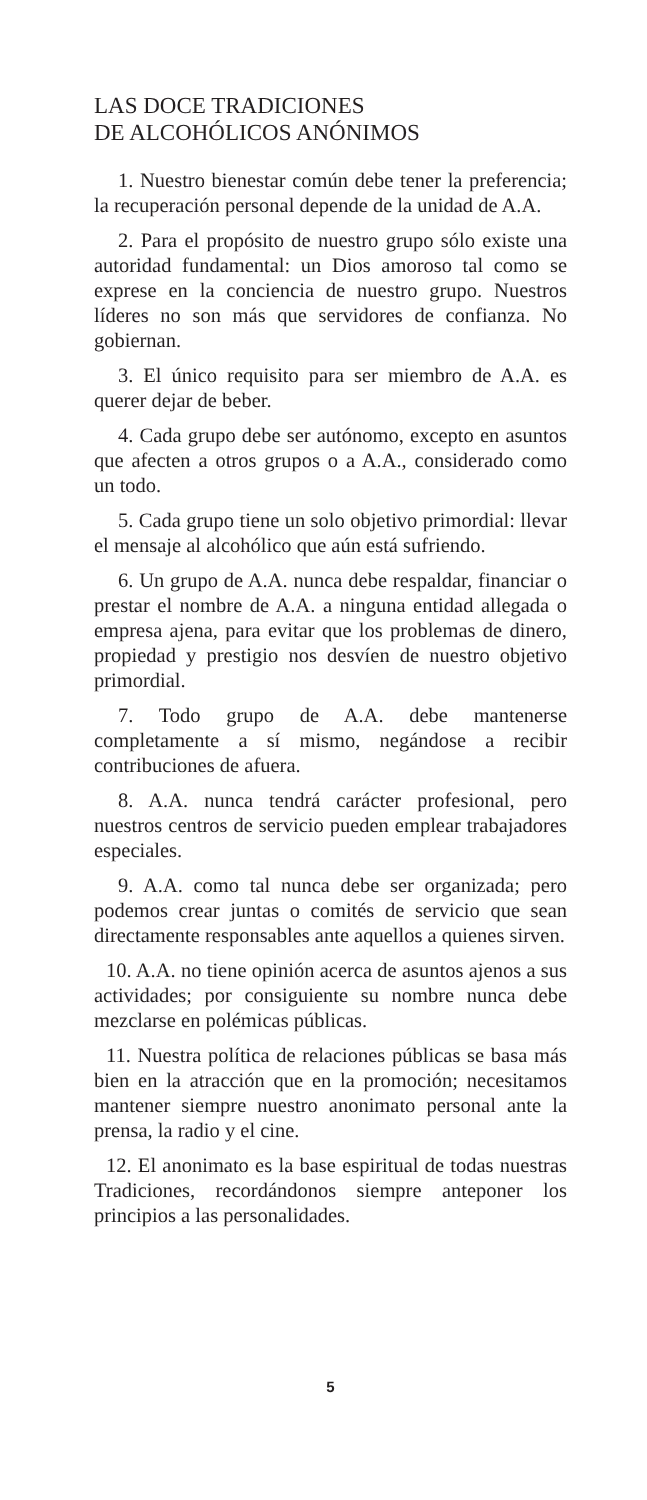LAS DOCE TRADICIONES
DE ALCOHÓLICOS ANÓNIMOS
1. Nuestro bienestar común debe tener la preferencia; la recuperación personal depende de la unidad de A.A.
2. Para el propósito de nuestro grupo sólo existe una autoridad fundamental: un Dios amoroso tal como se exprese en la conciencia de nuestro grupo. Nuestros líderes no son más que servidores de confianza. No gobiernan.
3. El único requisito para ser miembro de A.A. es querer dejar de beber.
4. Cada grupo debe ser autónomo, excepto en asuntos que afecten a otros grupos o a A.A., considerado como un todo.
5. Cada grupo tiene un solo objetivo primordial: llevar el mensaje al alcohólico que aún está sufriendo.
6. Un grupo de A.A. nunca debe respaldar, financiar o prestar el nombre de A.A. a ninguna entidad allegada o empresa ajena, para evitar que los problemas de dinero, propiedad y prestigio nos desvíen de nuestro objetivo primordial.
7. Todo grupo de A.A. debe mantenerse completamente a sí mismo, negándose a recibir contribuciones de afuera.
8. A.A. nunca tendrá carácter profesional, pero nuestros centros de servicio pueden emplear trabajadores especiales.
9. A.A. como tal nunca debe ser organizada; pero podemos crear juntas o comités de servicio que sean directamente responsables ante aquellos a quienes sirven.
10. A.A. no tiene opinión acerca de asuntos ajenos a sus actividades; por consiguiente su nombre nunca debe mezclarse en polémicas públicas.
11. Nuestra política de relaciones públicas se basa más bien en la atracción que en la promoción; necesitamos mantener siempre nuestro anonimato personal ante la prensa, la radio y el cine.
12. El anonimato es la base espiritual de todas nuestras Tradiciones, recordándonos siempre anteponer los principios a las personalidades.
5